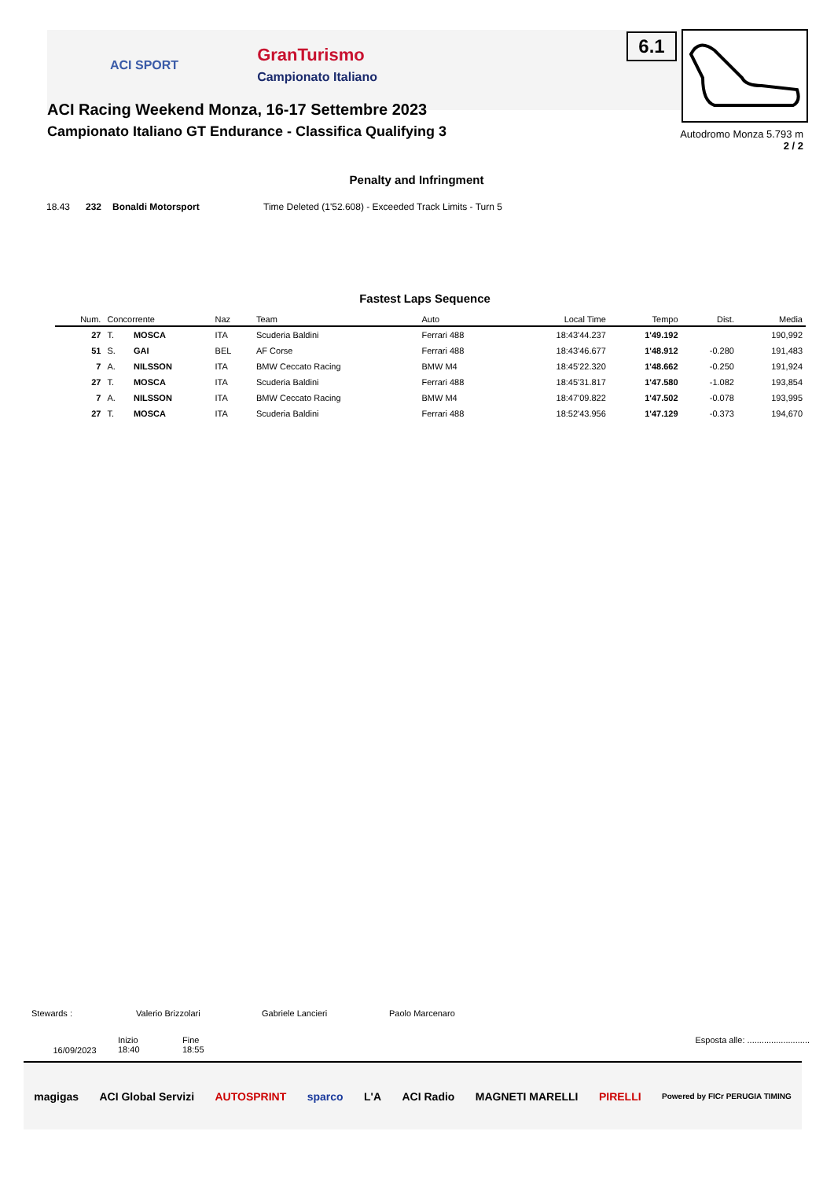6.1
Autodromo Monza 5.793 m
2 / 2
ACI SPORT GranTurismo
Campionato Italiano
ACI Racing Weekend Monza, 16-17 Settembre 2023
Campionato Italiano GT Endurance - Classifica Qualifying 3
Penalty and Infringment
| 18.43 | 232 | Bonaldi Motorsport | Time Deleted (1'52.608) - Exceeded Track Limits - Turn 5 |
Fastest Laps Sequence
| Num. | Concorrente | | Naz | Team | Auto | Local Time | Tempo | Dist. | Media |
| --- | --- | --- | --- | --- | --- | --- | --- | --- | --- |
| 27 | T. | MOSCA | ITA | Scuderia Baldini | Ferrari 488 | 18:43'44.237 | 1'49.192 | | 190,992 |
| 51 | S. | GAI | BEL | AF Corse | Ferrari 488 | 18:43'46.677 | 1'48.912 | -0.280 | 191,483 |
| 7 | A. | NILSSON | ITA | BMW Ceccato Racing | BMW M4 | 18:45'22.320 | 1'48.662 | -0.250 | 191,924 |
| 27 | T. | MOSCA | ITA | Scuderia Baldini | Ferrari 488 | 18:45'31.817 | 1'47.580 | -1.082 | 193,854 |
| 7 | A. | NILSSON | ITA | BMW Ceccato Racing | BMW M4 | 18:47'09.822 | 1'47.502 | -0.078 | 193,995 |
| 27 | T. | MOSCA | ITA | Scuderia Baldini | Ferrari 488 | 18:52'43.956 | 1'47.129 | -0.373 | 194,670 |
Stewards : Valerio Brizzolari Gabriele Lancieri Paolo Marcenaro
16/09/2023 Inizio
18:40 Fine
18:55 Esposta alle: ..........................
magigas ACI Global Servizi AUTOSPRINT sparco L'A ACI Radio MAGNETI MARELLI PIRELLI Powered by FICr PERUGIA TIMING